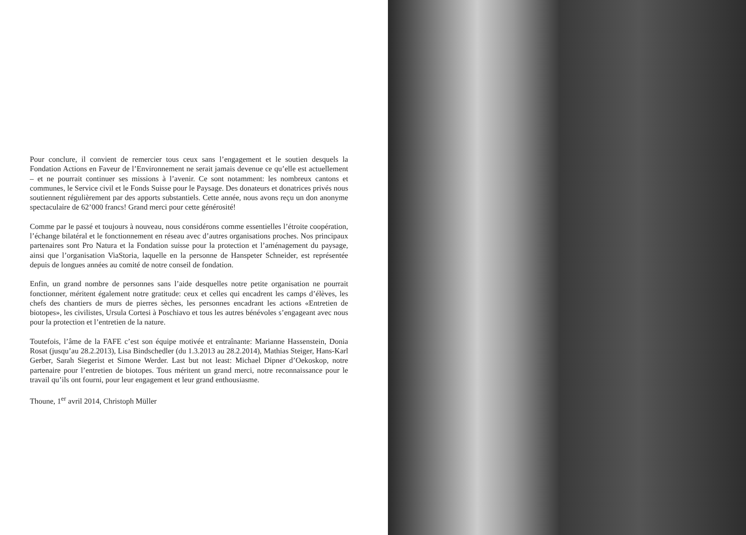Pour conclure, il convient de remercier tous ceux sans l’engagement et le soutien desquels la Fondation Actions en Faveur de l’Environnement ne serait jamais devenue ce qu’elle est actuellement – et ne pourrait continuer ses missions à l’avenir. Ce sont notamment: les nombreux cantons et communes, le Service civil et le Fonds Suisse pour le Paysage. Des donateurs et donatrices privés nous soutiennent régulièrement par des apports substantiels. Cette année, nous avons reçu un don anonyme spectaculaire de 62’000 francs! Grand merci pour cette générosité!
Comme par le passé et toujours à nouveau, nous considérons comme essentielles l’étroite coopération, l’échange bilatéral et le fonctionnement en réseau avec d’autres organisations proches. Nos principaux partenaires sont Pro Natura et la Fondation suisse pour la protection et l’aménagement du paysage, ainsi que l’organisation ViaStoria, laquelle en la personne de Hanspeter Schneider, est représentée depuis de longues années au comité de notre conseil de fondation.
Enfin, un grand nombre de personnes sans l’aide desquelles notre petite organisation ne pourrait fonctionner, méritent également notre gratitude: ceux et celles qui encadrent les camps d’élèves, les chefs des chantiers de murs de pierres sèches, les personnes encadrant les actions «Entretien de biotopes», les civilistes, Ursula Cortesi à Poschiavo et tous les autres bénévoles s’engageant avec nous pour la protection et l’entretien de la nature.
Toutefois, l’âme de la FAFE c’est son équipe motivée et entraînante: Marianne Hassenstein, Donia Rosat (jusqu’au 28.2.2013), Lisa Bindschedler (du 1.3.2013 au 28.2.2014), Mathias Steiger, Hans-Karl Gerber, Sarah Siegerist et Simone Werder. Last but not least: Michael Dipner d’Oekoskop, notre partenaire pour l’entretien de biotopes. Tous méritent un grand merci, notre reconnaissance pour le travail qu’ils ont fourni, pour leur engagement et leur grand enthousiasme.
Thoune, 1<sup>er</sup> avril 2014, Christoph Müller